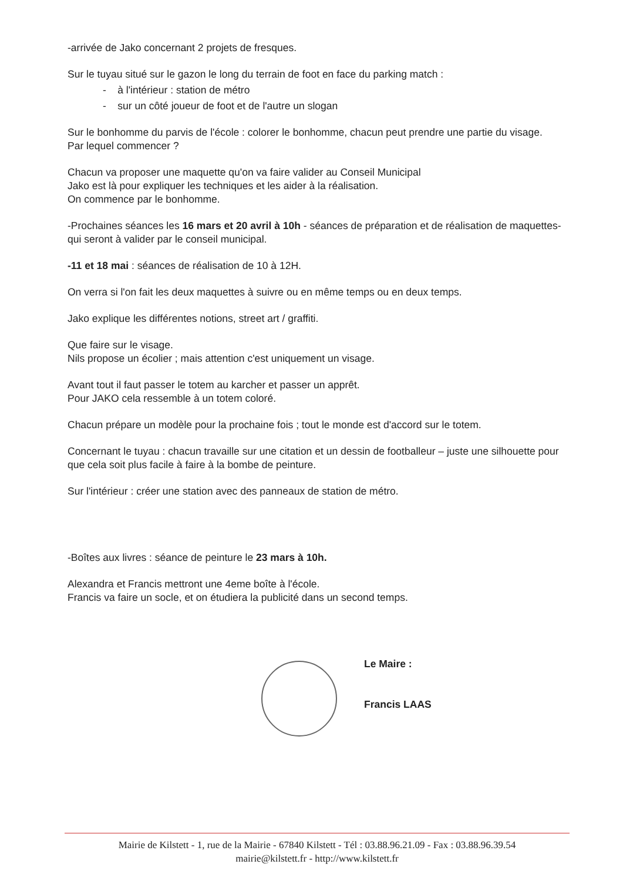-arrivée de Jako concernant 2 projets de fresques.
Sur le tuyau situé sur le gazon le long du terrain de foot en face du parking match :
- à l'intérieur : station de métro
- sur un côté joueur de foot et de l'autre un slogan
Sur le bonhomme du parvis de l'école : colorer le bonhomme, chacun peut prendre une partie du visage.
Par lequel commencer ?
Chacun va proposer une maquette qu'on va faire valider au Conseil Municipal
Jako est là pour expliquer les techniques et les aider à la réalisation.
On commence par le bonhomme.
-Prochaines séances les 16 mars et 20 avril à 10h - séances de préparation et de réalisation de maquettes- qui seront à valider par le conseil municipal.
-11 et 18 mai : séances de réalisation de 10 à 12H.
On verra si l'on fait les deux maquettes à suivre ou en même temps ou en deux temps.
Jako explique les différentes notions, street art / graffiti.
Que faire sur le visage.
Nils propose un écolier ; mais attention c'est uniquement un visage.
Avant tout il faut passer le totem au karcher et passer un apprêt.
Pour JAKO cela ressemble à un totem coloré.
Chacun prépare un modèle pour la prochaine fois ; tout le monde est d'accord sur le totem.
Concernant le tuyau : chacun travaille sur une citation et un dessin de footballeur – juste une silhouette pour que cela soit plus facile à faire à la bombe de peinture.
Sur l'intérieur : créer une station avec des panneaux de station de métro.
-Boîtes aux livres : séance de peinture le 23 mars à 10h.
Alexandra et Francis mettront une 4eme boîte à l'école.
Francis va faire un socle, et on étudiera la publicité dans un second temps.
Le Maire :
Francis LAAS
Mairie de Kilstett - 1, rue de la Mairie - 67840 Kilstett - Tél : 03.88.96.21.09 - Fax : 03.88.96.39.54
mairie@kilstett.fr - http://www.kilstett.fr